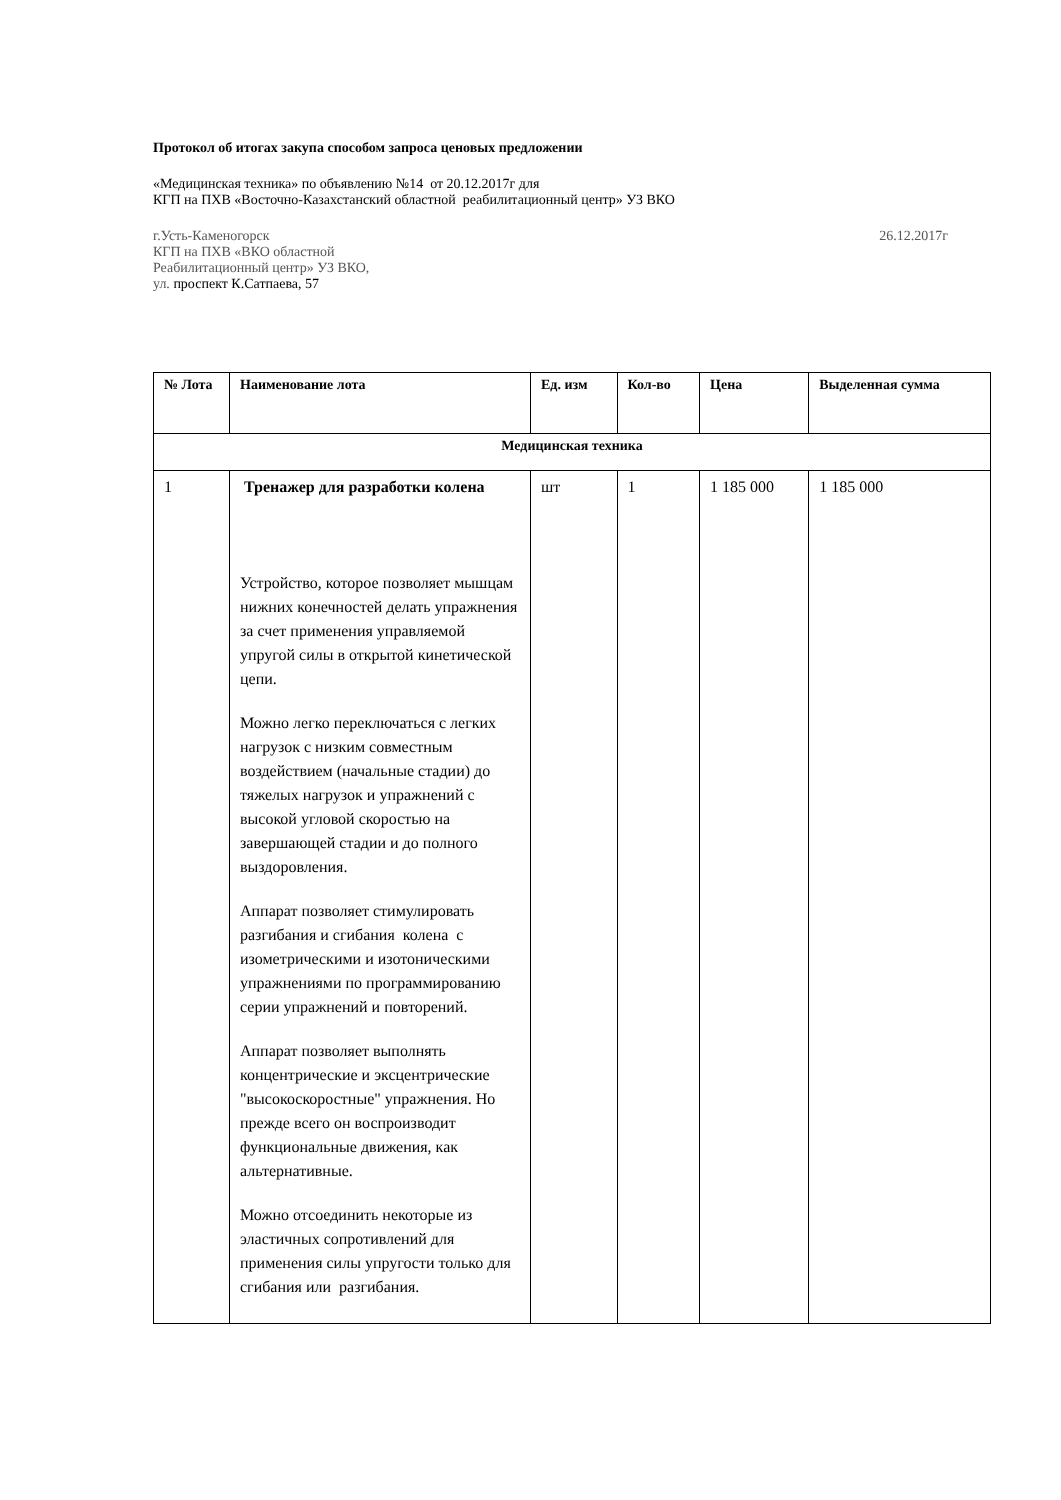Протокол об итогах закупа способом запроса ценовых предложении
«Медицинская техника» по объявлению №14 от 20.12.2017г для
КГП на ПХВ «Восточно-Казахстанский областной реабилитационный центр» УЗ ВКО
г.Усть-Каменогорск
КГП на ПХВ «ВКО областной
Реабилитационный центр» УЗ ВКО,
ул. проспект К.Сатпаева, 57
26.12.2017г
| № Лота | Наименование лота | Ед. изм | Кол-во | Цена | Выделенная сумма |
| --- | --- | --- | --- | --- | --- |
| Медицинская техника | | | | | |
| 1 | Тренажер для разработки колена Устройство, которое позволяет мышцам нижних конечностей делать упражнения за счет применения управляемой упругой силы в открытой кинетической цепи. Можно легко переключаться с легких нагрузок с низким совместным воздействием (начальные стадии) до тяжелых нагрузок и упражнений с высокой угловой скоростью на завершающей стадии и до полного выздоровления. Аппарат позволяет стимулировать разгибания и сгибания колена с изометрическими и изотоническими упражнениями по программированию серии упражнений и повторений. Аппарат позволяет выполнять концентрические и эксцентрические "высокоскоростные" упражнения. Но прежде всего он воспроизводит функциональные движения, как альтернативные. Можно отсоединить некоторые из эластичных сопротивлений для применения силы упругости только для сгибания или разгибания. | шт | 1 | 1 185 000 | 1 185 000 |